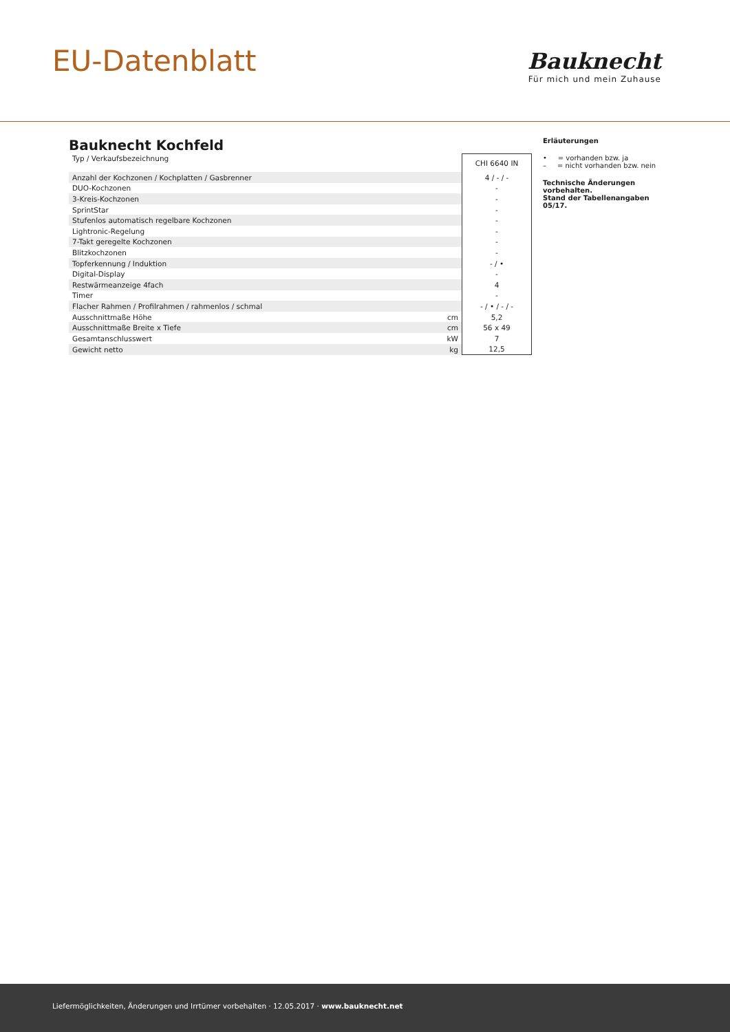EU-Datenblatt
Bauknecht
Für mich und mein Zuhause
Bauknecht Kochfeld
| Typ / Verkaufsbezeichnung | | CHI 6640 IN |
| Anzahl der Kochzonen / Kochplatten / Gasbrenner | | 4 / - / - |
| DUO-Kochzonen | | - |
| 3-Kreis-Kochzonen | | - |
| SprintStar | | - |
| Stufenlos automatisch regelbare Kochzonen | | - |
| Lightronic-Regelung | | - |
| 7-Takt geregelte Kochzonen | | - |
| Blitzkochzonen | | - |
| Topferkennung / Induktion | | - / • |
| Digital-Display | | - |
| Restwärmeanzeige 4fach | | 4 |
| Timer | | - |
| Flacher Rahmen / Profilrahmen / rahmenlos / schmal | | - / • / - / - |
| Ausschnittmaße Höhe | cm | 5,2 |
| Ausschnittmaße Breite x Tiefe | cm | 56 x 49 |
| Gesamtanschlusswert | kW | 7 |
| Gewicht netto | kg | 12,5 |
Erläuterungen
• = vorhanden bzw. ja
– = nicht vorhanden bzw. nein
Technische Änderungen vorbehalten.
Stand der Tabellenangaben 05/17.
Liefermöglichkeiten, Änderungen und Irrtümer vorbehalten · 12.05.2017 · www.bauknecht.net